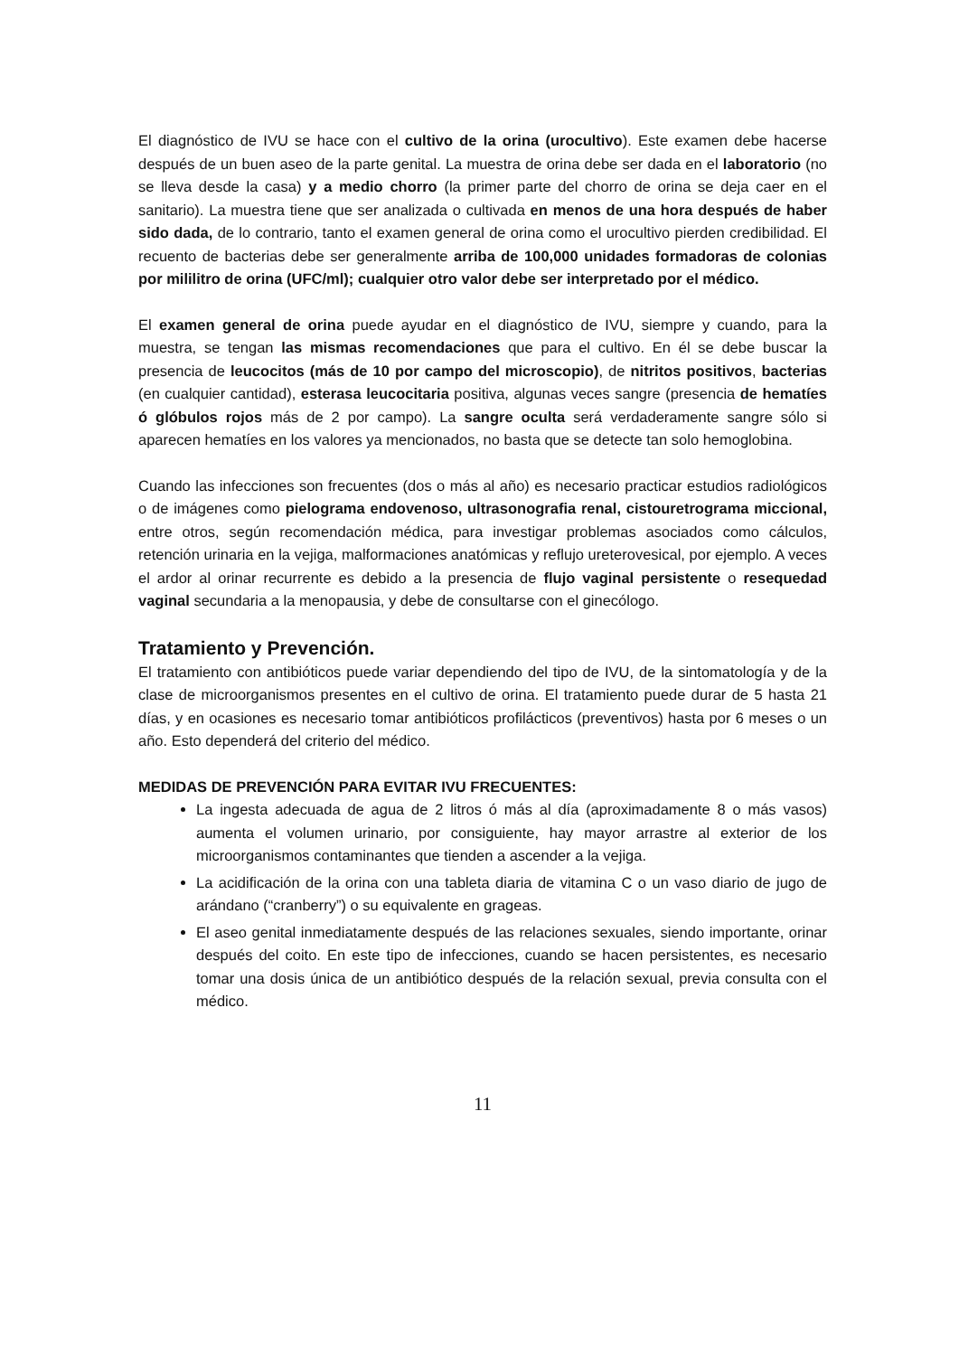El diagnóstico de IVU se hace con el cultivo de la orina (urocultivo). Este examen debe hacerse después de un buen aseo de la parte genital. La muestra de orina debe ser dada en el laboratorio (no se lleva desde la casa) y a medio chorro (la primer parte del chorro de orina se deja caer en el sanitario). La muestra tiene que ser analizada o cultivada en menos de una hora después de haber sido dada, de lo contrario, tanto el examen general de orina como el urocultivo pierden credibilidad. El recuento de bacterias debe ser generalmente arriba de 100,000 unidades formadoras de colonias por mililitro de orina (UFC/ml); cualquier otro valor debe ser interpretado por el médico.
El examen general de orina puede ayudar en el diagnóstico de IVU, siempre y cuando, para la muestra, se tengan las mismas recomendaciones que para el cultivo. En él se debe buscar la presencia de leucocitos (más de 10 por campo del microscopio), de nitritos positivos, bacterias (en cualquier cantidad), esterasa leucocitaria positiva, algunas veces sangre (presencia de hematíes ó glóbulos rojos más de 2 por campo). La sangre oculta será verdaderamente sangre sólo si aparecen hematíes en los valores ya mencionados, no basta que se detecte tan solo hemoglobina.
Cuando las infecciones son frecuentes (dos o más al año) es necesario practicar estudios radiológicos o de imágenes como pielograma endovenoso, ultrasonografia renal, cistouretrograma miccional, entre otros, según recomendación médica, para investigar problemas asociados como cálculos, retención urinaria en la vejiga, malformaciones anatómicas y reflujo ureterovesical, por ejemplo. A veces el ardor al orinar recurrente es debido a la presencia de flujo vaginal persistente o resequedad vaginal secundaria a la menopausia, y debe de consultarse con el ginecólogo.
Tratamiento y Prevención.
El tratamiento con antibióticos puede variar dependiendo del tipo de IVU, de la sintomatología y de la clase de microorganismos presentes en el cultivo de orina. El tratamiento puede durar de 5 hasta 21 días, y en ocasiones es necesario tomar antibióticos profilácticos (preventivos) hasta por 6 meses o un año. Esto dependerá del criterio del médico.
MEDIDAS DE PREVENCIÓN PARA EVITAR IVU FRECUENTES:
La ingesta adecuada de agua de 2 litros ó más al día (aproximadamente 8 o más vasos) aumenta el volumen urinario, por consiguiente, hay mayor arrastre al exterior de los microorganismos contaminantes que tienden a ascender a la vejiga.
La acidificación de la orina con una tableta diaria de vitamina C o un vaso diario de jugo de arándano (“cranberry”) o su equivalente en grageas.
El aseo genital inmediatamente después de las relaciones sexuales, siendo importante, orinar después del coito. En este tipo de infecciones, cuando se hacen persistentes, es necesario tomar una dosis única de un antibiótico después de la relación sexual, previa consulta con el médico.
11